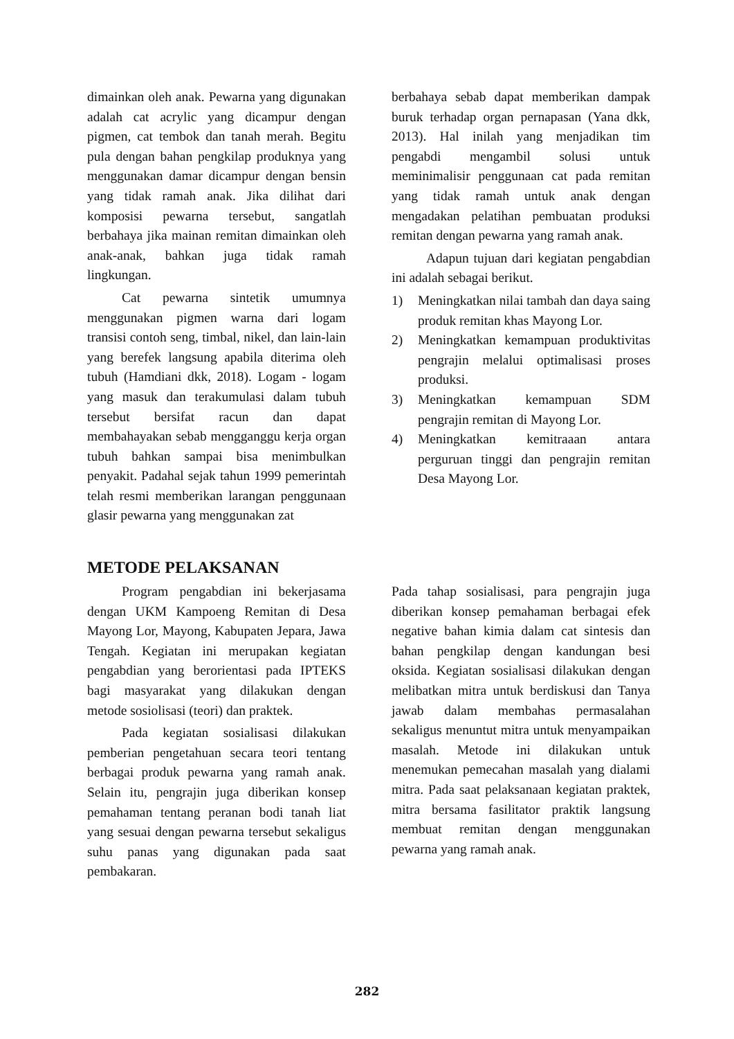dimainkan oleh anak. Pewarna yang digunakan adalah cat acrylic yang dicampur dengan pigmen, cat tembok dan tanah merah. Begitu pula dengan bahan pengkilap produknya yang menggunakan damar dicampur dengan bensin yang tidak ramah anak. Jika dilihat dari komposisi pewarna tersebut, sangatlah berbahaya jika mainan remitan dimainkan oleh anak-anak, bahkan juga tidak ramah lingkungan.
Cat pewarna sintetik umumnya menggunakan pigmen warna dari logam transisi contoh seng, timbal, nikel, dan lain-lain yang berefek langsung apabila diterima oleh tubuh (Hamdiani dkk, 2018). Logam - logam yang masuk dan terakumulasi dalam tubuh tersebut bersifat racun dan dapat membahayakan sebab mengganggu kerja organ tubuh bahkan sampai bisa menimbulkan penyakit. Padahal sejak tahun 1999 pemerintah telah resmi memberikan larangan penggunaan glasir pewarna yang menggunakan zat
berbahaya sebab dapat memberikan dampak buruk terhadap organ pernapasan (Yana dkk, 2013). Hal inilah yang menjadikan tim pengabdi mengambil solusi untuk meminimalisir penggunaan cat pada remitan yang tidak ramah untuk anak dengan mengadakan pelatihan pembuatan produksi remitan dengan pewarna yang ramah anak.
Adapun tujuan dari kegiatan pengabdian ini adalah sebagai berikut.
1) Meningkatkan nilai tambah dan daya saing produk remitan khas Mayong Lor.
2) Meningkatkan kemampuan produktivitas pengrajin melalui optimalisasi proses produksi.
3) Meningkatkan kemampuan SDM pengrajin remitan di Mayong Lor.
4) Meningkatkan kemitraaan antara perguruan tinggi dan pengrajin remitan Desa Mayong Lor.
METODE PELAKSANAN
Program pengabdian ini bekerjasama dengan UKM Kampoeng Remitan di Desa Mayong Lor, Mayong, Kabupaten Jepara, Jawa Tengah. Kegiatan ini merupakan kegiatan pengabdian yang berorientasi pada IPTEKS bagi masyarakat yang dilakukan dengan metode sosiolisasi (teori) dan praktek.
Pada kegiatan sosialisasi dilakukan pemberian pengetahuan secara teori tentang berbagai produk pewarna yang ramah anak. Selain itu, pengrajin juga diberikan konsep pemahaman tentang peranan bodi tanah liat yang sesuai dengan pewarna tersebut sekaligus suhu panas yang digunakan pada saat pembakaran.
Pada tahap sosialisasi, para pengrajin juga diberikan konsep pemahaman berbagai efek negative bahan kimia dalam cat sintesis dan bahan pengkilap dengan kandungan besi oksida. Kegiatan sosialisasi dilakukan dengan melibatkan mitra untuk berdiskusi dan Tanya jawab dalam membahas permasalahan sekaligus menuntut mitra untuk menyampaikan masalah. Metode ini dilakukan untuk menemukan pemecahan masalah yang dialami mitra. Pada saat pelaksanaan kegiatan praktek, mitra bersama fasilitator praktik langsung membuat remitan dengan menggunakan pewarna yang ramah anak.
282